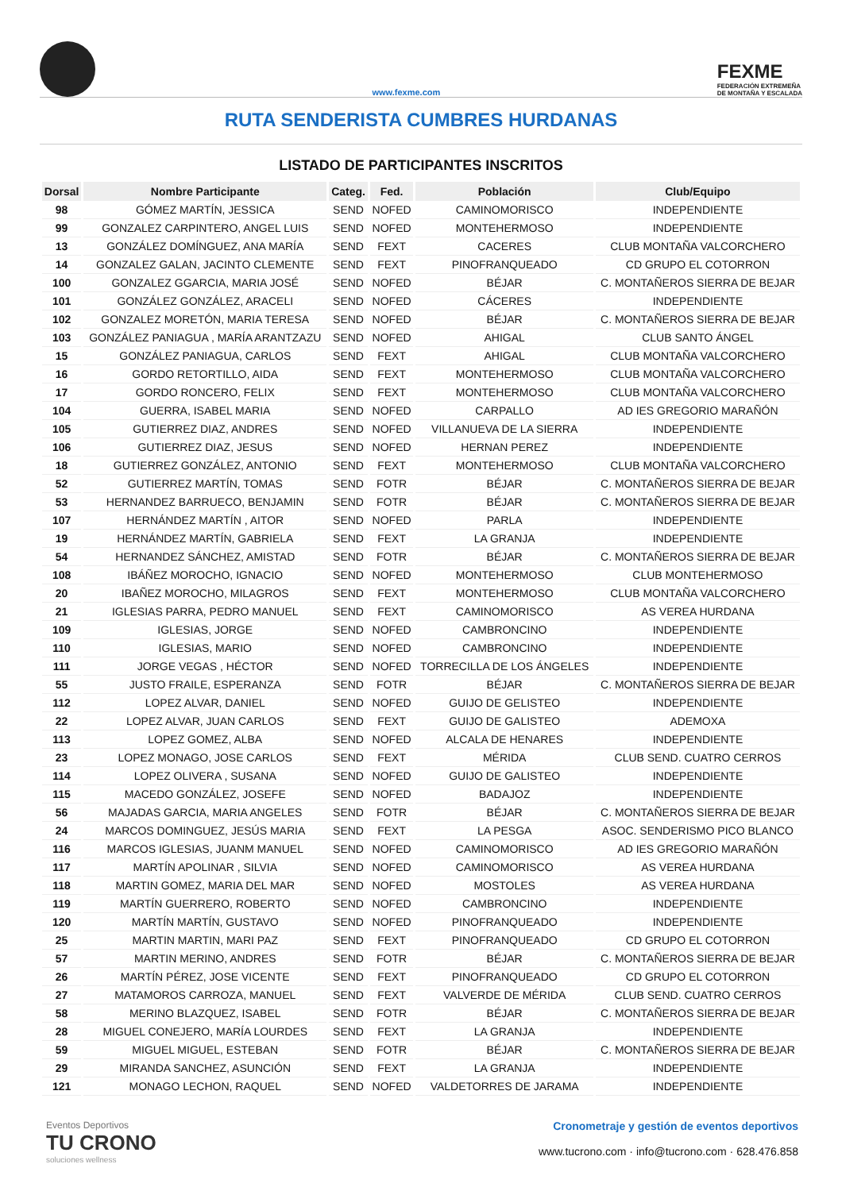www.fexme.com
FEXME
FEDERACIÓN EXTREMEÑA
DE MONTAÑA Y ESCALADA
RUTA SENDERISTA CUMBRES HURDANAS
LISTADO DE PARTICIPANTES INSCRITOS
| Dorsal | Nombre Participante | Categ. | Fed. | Población | Club/Equipo |
| --- | --- | --- | --- | --- | --- |
| 98 | GÓMEZ MARTÍN, JESSICA | SEND | NOFED | CAMINOMORISCO | INDEPENDIENTE |
| 99 | GONZALEZ CARPINTERO, ANGEL LUIS | SEND | NOFED | MONTEHERMOSO | INDEPENDIENTE |
| 13 | GONZÁLEZ DOMÍNGUEZ, ANA MARÍA | SEND | FEXT | CACERES | CLUB MONTAÑA VALCORCHERO |
| 14 | GONZALEZ GALAN, JACINTO CLEMENTE | SEND | FEXT | PINOFRANQUEADO | CD GRUPO EL COTORRON |
| 100 | GONZALEZ GGARCIA, MARIA JOSÉ | SEND | NOFED | BÉJAR | C. MONTAÑEROS SIERRA DE BEJAR |
| 101 | GONZÁLEZ GONZÁLEZ, ARACELI | SEND | NOFED | CÁCERES | INDEPENDIENTE |
| 102 | GONZALEZ MORETÓN, MARIA TERESA | SEND | NOFED | BÉJAR | C. MONTAÑEROS SIERRA DE BEJAR |
| 103 | GONZÁLEZ PANIAGUA , MARÍA ARANTZAZU | SEND | NOFED | AHIGAL | CLUB SANTO ÁNGEL |
| 15 | GONZÁLEZ PANIAGUA, CARLOS | SEND | FEXT | AHIGAL | CLUB MONTAÑA VALCORCHERO |
| 16 | GORDO RETORTILLO, AIDA | SEND | FEXT | MONTEHERMOSO | CLUB MONTAÑA VALCORCHERO |
| 17 | GORDO RONCERO, FELIX | SEND | FEXT | MONTEHERMOSO | CLUB MONTAÑA VALCORCHERO |
| 104 | GUERRA, ISABEL MARIA | SEND | NOFED | CARPALLO | AD IES GREGORIO MARAÑÓN |
| 105 | GUTIERREZ DIAZ, ANDRES | SEND | NOFED | VILLANUEVA DE LA SIERRA | INDEPENDIENTE |
| 106 | GUTIERREZ DIAZ, JESUS | SEND | NOFED | HERNAN PEREZ | INDEPENDIENTE |
| 18 | GUTIERREZ GONZÁLEZ, ANTONIO | SEND | FEXT | MONTEHERMOSO | CLUB MONTAÑA VALCORCHERO |
| 52 | GUTIERREZ MARTÍN, TOMAS | SEND | FOTR | BÉJAR | C. MONTAÑEROS SIERRA DE BEJAR |
| 53 | HERNANDEZ BARRUECO, BENJAMIN | SEND | FOTR | BÉJAR | C. MONTAÑEROS SIERRA DE BEJAR |
| 107 | HERNÁNDEZ MARTÍN , AITOR | SEND | NOFED | PARLA | INDEPENDIENTE |
| 19 | HERNÁNDEZ MARTÍN, GABRIELA | SEND | FEXT | LA GRANJA | INDEPENDIENTE |
| 54 | HERNANDEZ SÁNCHEZ, AMISTAD | SEND | FOTR | BÉJAR | C. MONTAÑEROS SIERRA DE BEJAR |
| 108 | IBÁÑEZ MOROCHO, IGNACIO | SEND | NOFED | MONTEHERMOSO | CLUB MONTEHERMOSO |
| 20 | IBAÑEZ MOROCHO, MILAGROS | SEND | FEXT | MONTEHERMOSO | CLUB MONTAÑA VALCORCHERO |
| 21 | IGLESIAS PARRA, PEDRO MANUEL | SEND | FEXT | CAMINOMORISCO | AS VEREA HURDANA |
| 109 | IGLESIAS, JORGE | SEND | NOFED | CAMBRONCINO | INDEPENDIENTE |
| 110 | IGLESIAS, MARIO | SEND | NOFED | CAMBRONCINO | INDEPENDIENTE |
| 111 | JORGE VEGAS , HÉCTOR | SEND | NOFED | TORRECILLA DE LOS ÁNGELES | INDEPENDIENTE |
| 55 | JUSTO FRAILE, ESPERANZA | SEND | FOTR | BÉJAR | C. MONTAÑEROS SIERRA DE BEJAR |
| 112 | LOPEZ ALVAR, DANIEL | SEND | NOFED | GUIJO DE GELISTEO | INDEPENDIENTE |
| 22 | LOPEZ ALVAR, JUAN CARLOS | SEND | FEXT | GUIJO DE GALISTEO | ADEMOXA |
| 113 | LOPEZ GOMEZ, ALBA | SEND | NOFED | ALCALA DE HENARES | INDEPENDIENTE |
| 23 | LOPEZ MONAGO, JOSE CARLOS | SEND | FEXT | MÉRIDA | CLUB SEND. CUATRO CERROS |
| 114 | LOPEZ OLIVERA , SUSANA | SEND | NOFED | GUIJO DE GALISTEO | INDEPENDIENTE |
| 115 | MACEDO GONZÁLEZ, JOSEFE | SEND | NOFED | BADAJOZ | INDEPENDIENTE |
| 56 | MAJADAS GARCIA, MARIA ANGELES | SEND | FOTR | BÉJAR | C. MONTAÑEROS SIERRA DE BEJAR |
| 24 | MARCOS DOMINGUEZ, JESÚS MARIA | SEND | FEXT | LA PESGA | ASOC. SENDERISMO PICO BLANCO |
| 116 | MARCOS IGLESIAS, JUANM MANUEL | SEND | NOFED | CAMINOMORISCO | AD IES GREGORIO MARAÑÓN |
| 117 | MARTÍN APOLINAR , SILVIA | SEND | NOFED | CAMINOMORISCO | AS VEREA HURDANA |
| 118 | MARTIN GOMEZ, MARIA DEL MAR | SEND | NOFED | MOSTOLES | AS VEREA HURDANA |
| 119 | MARTÍN GUERRERO, ROBERTO | SEND | NOFED | CAMBRONCINO | INDEPENDIENTE |
| 120 | MARTÍN MARTÍN, GUSTAVO | SEND | NOFED | PINOFRANQUEADO | INDEPENDIENTE |
| 25 | MARTIN MARTIN, MARI PAZ | SEND | FEXT | PINOFRANQUEADO | CD GRUPO EL COTORRON |
| 57 | MARTIN MERINO, ANDRES | SEND | FOTR | BÉJAR | C. MONTAÑEROS SIERRA DE BEJAR |
| 26 | MARTÍN PÉREZ, JOSE VICENTE | SEND | FEXT | PINOFRANQUEADO | CD GRUPO EL COTORRON |
| 27 | MATAMOROS CARROZA, MANUEL | SEND | FEXT | VALVERDE DE MÉRIDA | CLUB SEND. CUATRO CERROS |
| 58 | MERINO BLAZQUEZ, ISABEL | SEND | FOTR | BÉJAR | C. MONTAÑEROS SIERRA DE BEJAR |
| 28 | MIGUEL CONEJERO, MARÍA LOURDES | SEND | FEXT | LA GRANJA | INDEPENDIENTE |
| 59 | MIGUEL MIGUEL, ESTEBAN | SEND | FOTR | BÉJAR | C. MONTAÑEROS SIERRA DE BEJAR |
| 29 | MIRANDA SANCHEZ, ASUNCIÓN | SEND | FEXT | LA GRANJA | INDEPENDIENTE |
| 121 | MONAGO LECHON, RAQUEL | SEND | NOFED | VALDETORRES DE JARAMA | INDEPENDIENTE |
Eventos Deportivos
TU CRONO
soluciones wellness
Cronometraje y gestión de eventos deportivos
www.tucrono.com · info@tucrono.com · 628.476.858